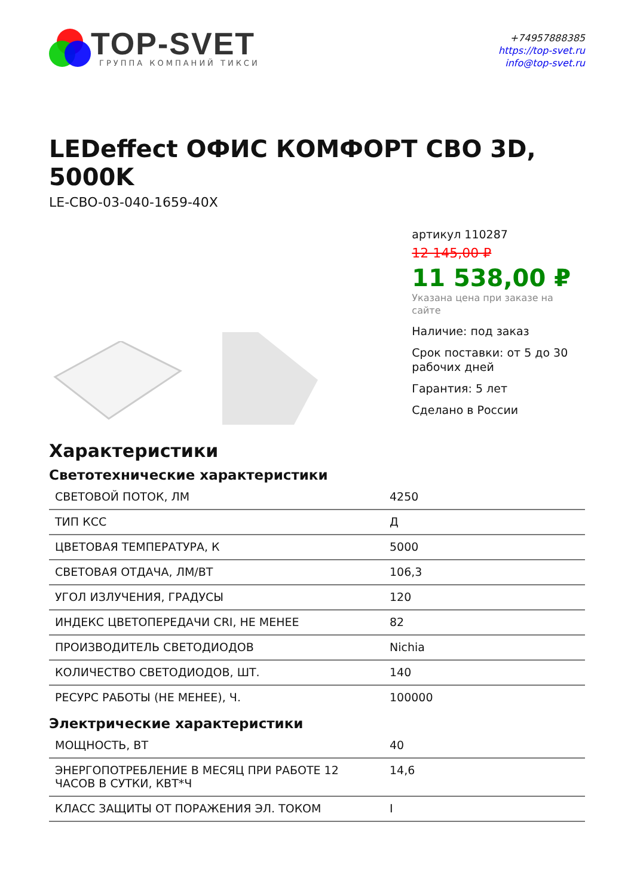TOP-SVET
ГРУППА КОМПАНИЙ ТИКСИ
+74957888385
https://top-svet.ru
info@top-svet.ru
LEDeffect ОФИС КОМФОРТ СВО 3D, 5000K
LE-CBO-03-040-1659-40X
артикул 110287
12 145,00 ₽
11 538,00 ₽
Указана цена при заказе на сайте
Наличие: под заказ
Срок поставки: от 5 до 30 рабочих дней
Гарантия: 5 лет
Сделано в России
Характеристики
Светотехнические характеристики
| СВЕТОВОЙ ПОТОК, ЛМ | 4250 |
| ТИП КСС | Д |
| ЦВЕТОВАЯ ТЕМПЕРАТУРА, К | 5000 |
| СВЕТОВАЯ ОТДАЧА, ЛМ/ВТ | 106,3 |
| УГОЛ ИЗЛУЧЕНИЯ, ГРАДУСЫ | 120 |
| ИНДЕКС ЦВЕТОПЕРЕДАЧИ CRI, НЕ МЕНЕЕ | 82 |
| ПРОИЗВОДИТЕЛЬ СВЕТОДИОДОВ | Nichia |
| КОЛИЧЕСТВО СВЕТОДИОДОВ, ШТ. | 140 |
| РЕСУРС РАБОТЫ (НЕ МЕНЕЕ), Ч. | 100000 |
Электрические характеристики
| МОЩНОСТЬ, ВТ | 40 |
| ЭНЕРГОПОТРЕБЛЕНИЕ В МЕСЯЦ ПРИ РАБОТЕ 12 ЧАСОВ В СУТКИ, КВТ*Ч | 14,6 |
| КЛАСС ЗАЩИТЫ ОТ ПОРАЖЕНИЯ ЭЛ. ТОКОМ | I |